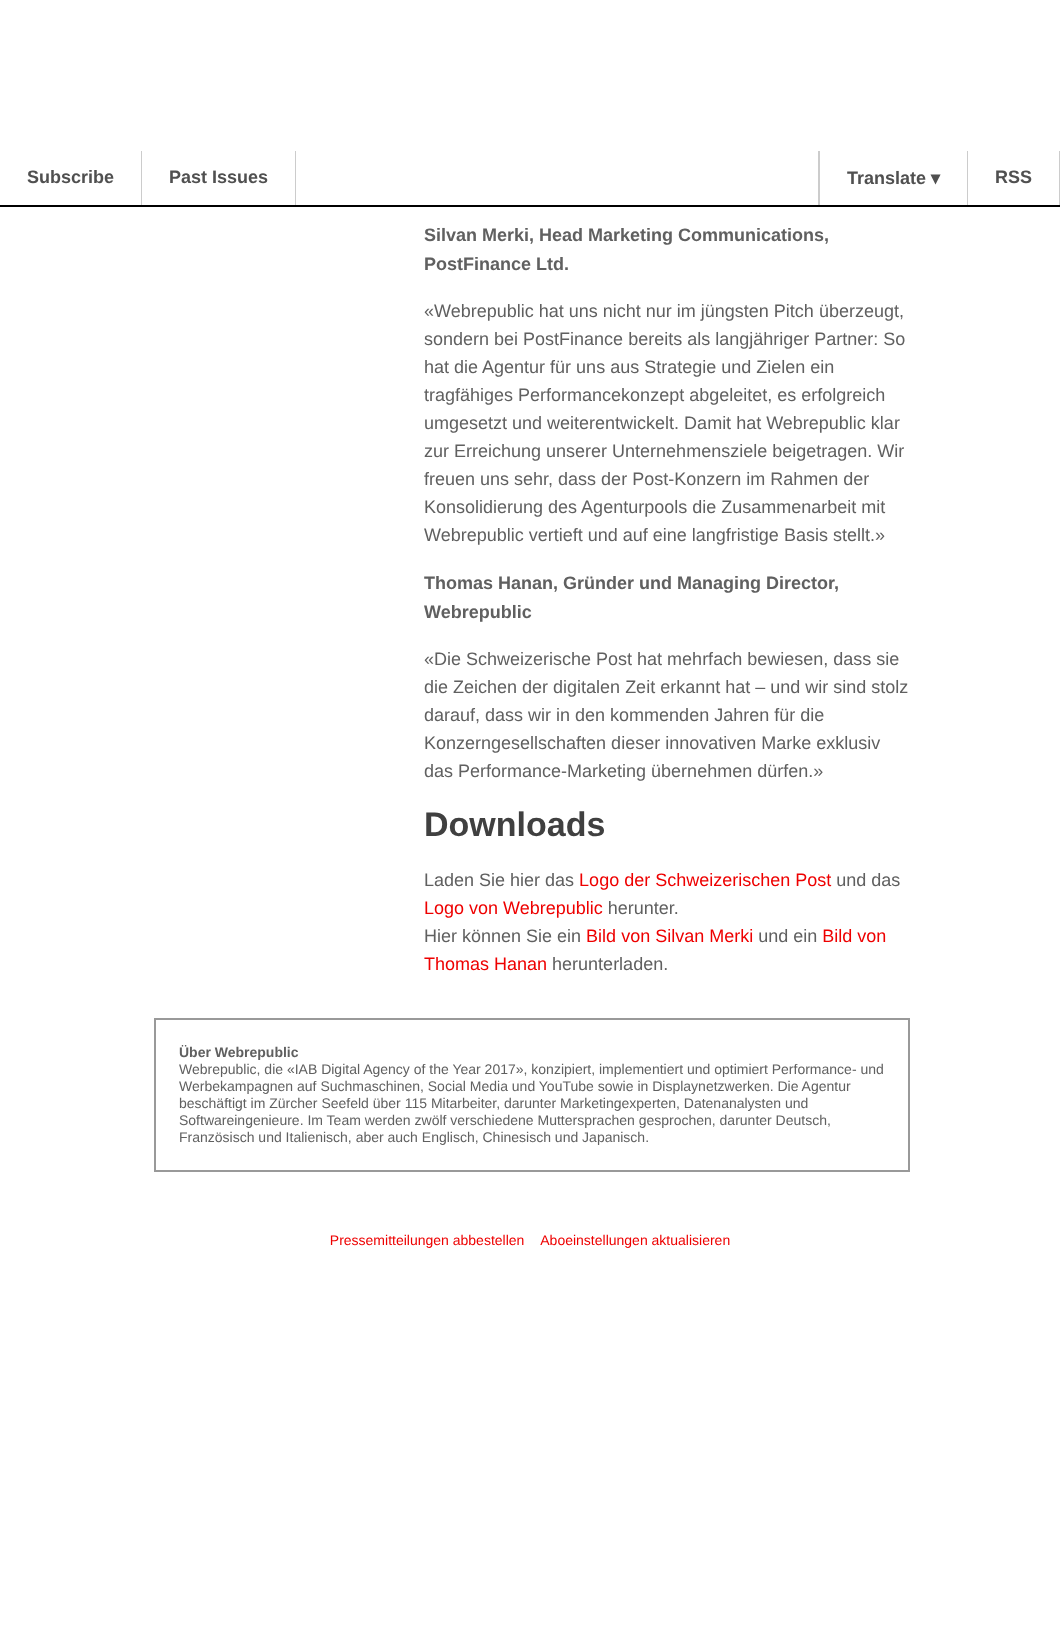Subscribe Past Issues Translate ▾ RSS
Silvan Merki, Head Marketing Communications, PostFinance Ltd.
«Webrepublic hat uns nicht nur im jüngsten Pitch überzeugt, sondern bei PostFinance bereits als langjähriger Partner: So hat die Agentur für uns aus Strategie und Zielen ein tragfähiges Performancekonzept abgeleitet, es erfolgreich umgesetzt und weiterentwickelt. Damit hat Webrepublic klar zur Erreichung unserer Unternehmensziele beigetragen. Wir freuen uns sehr, dass der Post-Konzern im Rahmen der Konsolidierung des Agenturpools die Zusammenarbeit mit Webrepublic vertieft und auf eine langfristige Basis stellt.»
Thomas Hanan, Gründer und Managing Director, Webrepublic
«Die Schweizerische Post hat mehrfach bewiesen, dass sie die Zeichen der digitalen Zeit erkannt hat – und wir sind stolz darauf, dass wir in den kommenden Jahren für die Konzerngesellschaften dieser innovativen Marke exklusiv das Performance-Marketing übernehmen dürfen.»
Downloads
Laden Sie hier das Logo der Schweizerischen Post und das Logo von Webrepublic herunter.
Hier können Sie ein Bild von Silvan Merki und ein Bild von Thomas Hanan herunterladen.
Über Webrepublic
Webrepublic, die «IAB Digital Agency of the Year 2017», konzipiert, implementiert und optimiert Performance- und Werbekampagnen auf Suchmaschinen, Social Media und YouTube sowie in Displaynetzwerken. Die Agentur beschäftigt im Zürcher Seefeld über 115 Mitarbeiter, darunter Marketingexperten, Datenanalysten und Softwareingenieure. Im Team werden zwölf verschiedene Muttersprachen gesprochen, darunter Deutsch, Französisch und Italienisch, aber auch Englisch, Chinesisch und Japanisch.
Pressemitteilungen abbestellen Aboeinstellungen aktualisieren